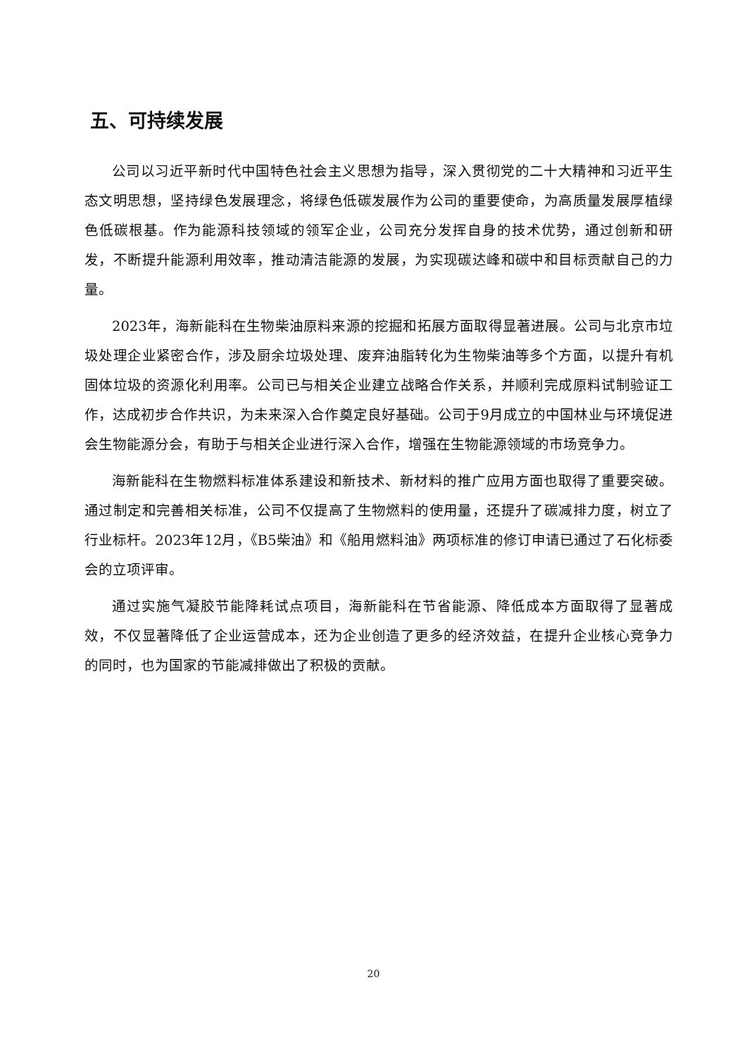五、可持续发展
公司以习近平新时代中国特色社会主义思想为指导，深入贯彻党的二十大精神和习近平生态文明思想，坚持绿色发展理念，将绿色低碳发展作为公司的重要使命，为高质量发展厚植绿色低碳根基。作为能源科技领域的领军企业，公司充分发挥自身的技术优势，通过创新和研发，不断提升能源利用效率，推动清洁能源的发展，为实现碳达峰和碳中和目标贡献自己的力量。
2023年，海新能科在生物柴油原料来源的挖掘和拓展方面取得显著进展。公司与北京市垃圾处理企业紧密合作，涉及厨余垃圾处理、废弃油脂转化为生物柴油等多个方面，以提升有机固体垃圾的资源化利用率。公司已与相关企业建立战略合作关系，并顺利完成原料试制验证工作，达成初步合作共识，为未来深入合作奠定良好基础。公司于9月成立的中国林业与环境促进会生物能源分会，有助于与相关企业进行深入合作，增强在生物能源领域的市场竞争力。
海新能科在生物燃料标准体系建设和新技术、新材料的推广应用方面也取得了重要突破。通过制定和完善相关标准，公司不仅提高了生物燃料的使用量，还提升了碳减排力度，树立了行业标杆。2023年12月，《B5柴油》和《船用燃料油》两项标准的修订申请已通过了石化标委会的立项评审。
通过实施气凝胶节能降耗试点项目，海新能科在节省能源、降低成本方面取得了显著成效，不仅显著降低了企业运营成本，还为企业创造了更多的经济效益，在提升企业核心竞争力的同时，也为国家的节能减排做出了积极的贡献。
20